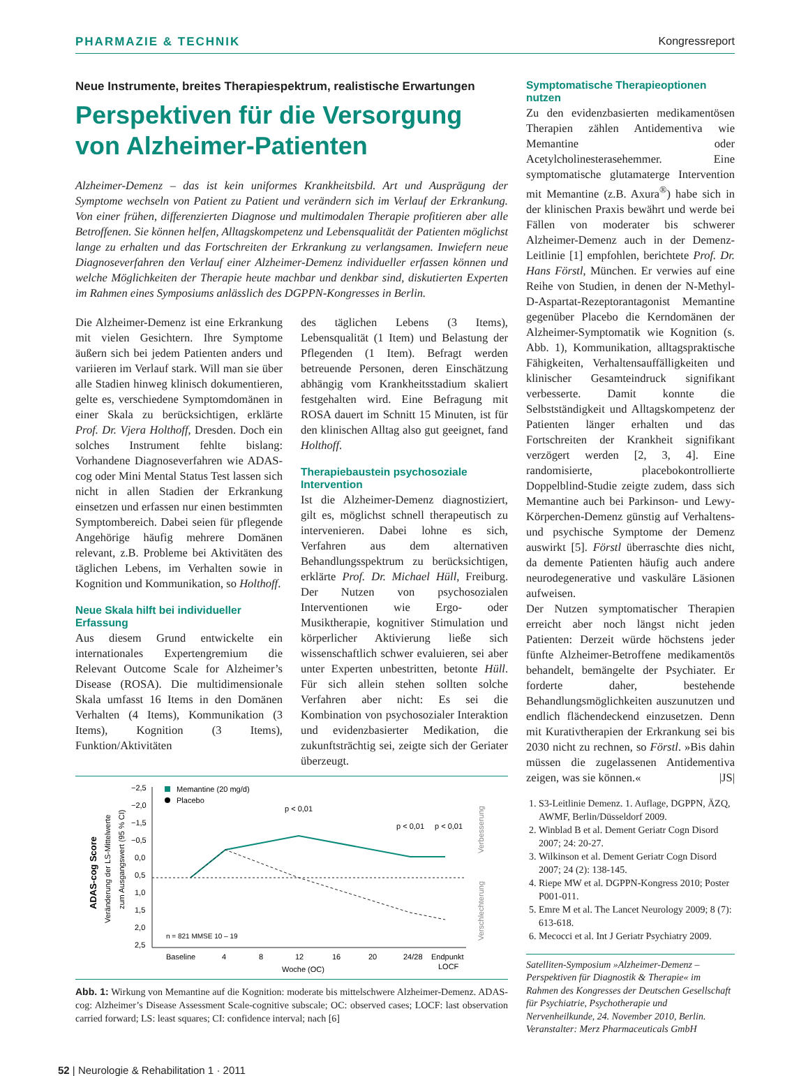PHARMAZIE & TECHNIK Kongressreport
Neue Instrumente, breites Therapiespektrum, realistische Erwartungen
Perspektiven für die Versorgung von Alzheimer-Patienten
Alzheimer-Demenz – das ist kein uniformes Krankheitsbild. Art und Ausprägung der Symptome wechseln von Patient zu Patient und verändern sich im Verlauf der Erkrankung. Von einer frühen, differenzierten Diagnose und multimodalen Therapie profitieren aber alle Betroffenen. Sie können helfen, Alltagskompetenz und Lebensqualität der Patienten möglichst lange zu erhalten und das Fortschreiten der Erkrankung zu verlangsamen. Inwiefern neue Diagnoseverfahren den Verlauf einer Alzheimer-Demenz individueller erfassen können und welche Möglichkeiten der Therapie heute machbar und denkbar sind, diskutierten Experten im Rahmen eines Symposiums anlässlich des DGPPN-Kongresses in Berlin.
Die Alzheimer-Demenz ist eine Erkrankung mit vielen Gesichtern. Ihre Symptome äußern sich bei jedem Patienten anders und variieren im Verlauf stark. Will man sie über alle Stadien hinweg klinisch dokumentieren, gelte es, verschiedene Symptomdomänen in einer Skala zu berücksichtigen, erklärte Prof. Dr. Vjera Holthoff, Dresden. Doch ein solches Instrument fehlte bislang: Vorhandene Diagnoseverfahren wie ADAS-cog oder Mini Mental Status Test lassen sich nicht in allen Stadien der Erkrankung einsetzen und erfassen nur einen bestimmten Symptombereich. Dabei seien für pflegende Angehörige häufig mehrere Domänen relevant, z.B. Probleme bei Aktivitäten des täglichen Lebens, im Verhalten sowie in Kognition und Kommunikation, so Holthoff.
Neue Skala hilft bei individueller Erfassung
Aus diesem Grund entwickelte ein internationales Expertengremium die Relevant Outcome Scale for Alzheimer’s Disease (ROSA). Die multidimensionale Skala umfasst 16 Items in den Domänen Verhalten (4 Items), Kommunikation (3 Items), Kognition (3 Items), Funktion/Aktivitäten
des täglichen Lebens (3 Items), Lebensqualität (1 Item) und Belastung der Pflegenden (1 Item). Befragt werden betreuende Personen, deren Einschätzung abhängig vom Krankheitsstadium skaliert festgehalten wird. Eine Befragung mit ROSA dauert im Schnitt 15 Minuten, ist für den klinischen Alltag also gut geeignet, fand Holthoff.
Therapiebaustein psychosoziale Intervention
Ist die Alzheimer-Demenz diagnostiziert, gilt es, möglichst schnell therapeutisch zu intervenieren. Dabei lohne es sich, Verfahren aus dem alternativen Behandlungsspektrum zu berücksichtigen, erklärte Prof. Dr. Michael Hüll, Freiburg. Der Nutzen von psychosozialen Interventionen wie Ergo- oder Musiktherapie, kognitiver Stimulation und körperlicher Aktivierung ließe sich wissenschaftlich schwer evaluieren, sei aber unter Experten unbestritten, betonte Hüll. Für sich allein stehen sollten solche Verfahren aber nicht: Es sei die Kombination von psychosozialer Interaktion und evidenzbasierter Medikation, die zukunftsträchtig sei, zeigte sich der Geriater überzeugt.
ADAS-cog Score
Veränderung der LS-Mittelwerte
zum Ausgangswert (95 % CI)
−2,5
−2,0
−1,5
−0,5
0,0
0,5
1,0
1,5
2,0
2,5
Memantine (20 mg/d)
Placebo
p < 0,01
p < 0,01
p < 0,01
Baseline
4
8
12
16
20
24/28
Endpunkt
LOCF
Woche (OC)
n = 821 MMSE 10 – 19
Verbesserung
Verschlechterung
Abb. 1: Wirkung von Memantine auf die Kognition: moderate bis mittelschwere Alzheimer-Demenz. ADAS-cog: Alzheimer’s Disease Assessment Scale-cognitive subscale; OC: observed cases; LOCF: last observation carried forward; LS: least squares; CI: confidence interval; nach [6]
Symptomatische Therapieoptionen nutzen
Zu den evidenzbasierten medikamentösen Therapien zählen Antidementiva wie Memantine oder Acetylcholinesterasehemmer. Eine symptomatische glutamaterge Intervention mit Memantine (z.B. Axura<sup>®</sup>) habe sich in der klinischen Praxis bewährt und werde bei Fällen von moderater bis schwerer Alzheimer-Demenz auch in der Demenz-Leitlinie [1] empfohlen, berichtete Prof. Dr. Hans Förstl, München. Er verwies auf eine Reihe von Studien, in denen der N-Methyl-D-Aspartat-Rezeptorantagonist Memantine gegenüber Placebo die Kerndomänen der Alzheimer-Symptomatik wie Kognition (s. Abb. 1), Kommunikation, alltagspraktische Fähigkeiten, Verhaltensauffälligkeiten und klinischer Gesamteindruck signifikant verbesserte. Damit konnte die Selbstständigkeit und Alltagskompetenz der Patienten länger erhalten und das Fortschreiten der Krankheit signifikant verzögert werden [2, 3, 4]. Eine randomisierte, placebokontrollierte Doppelblind-Studie zeigte zudem, dass sich Memantine auch bei Parkinson- und Lewy-Körperchen-Demenz günstig auf Verhaltens- und psychische Symptome der Demenz auswirkt [5]. Förstl überraschte dies nicht, da demente Patienten häufig auch andere neurodegenerative und vaskuläre Läsionen aufweisen.
Der Nutzen symptomatischer Therapien erreicht aber noch längst nicht jeden Patienten: Derzeit würde höchstens jeder fünfte Alzheimer-Betroffene medikamentös behandelt, bemängelte der Psychiater. Er forderte daher, bestehende Behandlungsmöglichkeiten auszunutzen und endlich flächendeckend einzusetzen. Denn mit Kurativtherapien der Erkrankung sei bis 2030 nicht zu rechnen, so Förstl. »Bis dahin müssen die zugelassenen Antidementiva zeigen, was sie können.« |JS|
1. S3-Leitlinie Demenz. 1. Auflage, DGPPN, ÄZQ, AWMF, Berlin/Düsseldorf 2009.
2. Winblad B et al. Dement Geriatr Cogn Disord 2007; 24: 20-27.
3. Wilkinson et al. Dement Geriatr Cogn Disord 2007; 24 (2): 138-145.
4. Riepe MW et al. DGPPN-Kongress 2010; Poster P001-011.
5. Emre M et al. The Lancet Neurology 2009; 8 (7): 613-618.
6. Mecocci et al. Int J Geriatr Psychiatry 2009.
Satelliten-Symposium »Alzheimer-Demenz – Perspektiven für Diagnostik & Therapie« im Rahmen des Kongresses der Deutschen Gesellschaft für Psychiatrie, Psychotherapie und Nervenheilkunde, 24. November 2010, Berlin. Veranstalter: Merz Pharmaceuticals GmbH
52 | Neurologie & Rehabilitation 1 · 2011